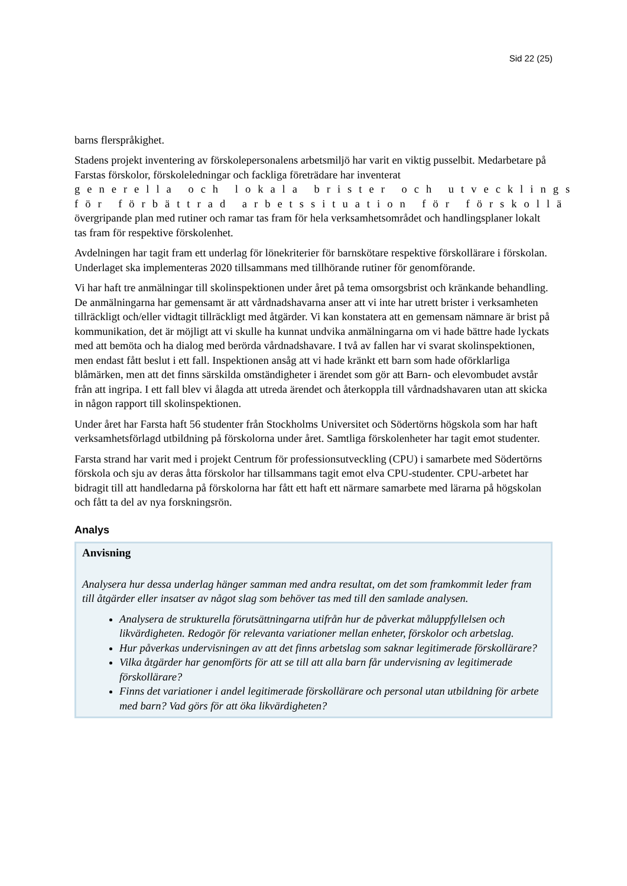Sid 22 (25)
barns flerspråkighet.
Stadens projekt inventering av förskolepersonalens arbetsmiljö har varit en viktig pusselbit. Medarbetare på Farstas förskolor, förskoleledningar och fackliga företrädare har inventerat
generella och lokala brister och utvecklings
för förbättrad arbetssituation för förskollä
övergripande plan med rutiner och ramar tas fram för hela verksamhetsområdet och handlingsplaner lokalt tas fram för respektive förskolenhet.
Avdelningen har tagit fram ett underlag för lönekriterier för barnskötare respektive förskollärare i förskolan. Underlaget ska implementeras 2020 tillsammans med tillhörande rutiner för genomförande.
Vi har haft tre anmälningar till skolinspektionen under året på tema omsorgsbrist och kränkande behandling. De anmälningarna har gemensamt är att vårdnadshavarna anser att vi inte har utrett brister i verksamheten tillräckligt och/eller vidtagit tillräckligt med åtgärder. Vi kan konstatera att en gemensam nämnare är brist på kommunikation, det är möjligt att vi skulle ha kunnat undvika anmälningarna om vi hade bättre hade lyckats med att bemöta och ha dialog med berörda vårdnadshavare. I två av fallen har vi svarat skolinspektionen, men endast fått beslut i ett fall. Inspektionen ansåg att vi hade kränkt ett barn som hade oförklarliga blåmärken, men att det finns särskilda omständigheter i ärendet som gör att Barn- och elevombudet avstår från att ingripa. I ett fall blev vi ålagda att utreda ärendet och återkoppla till vårdnadshavaren utan att skicka in någon rapport till skolinspektionen.
Under året har Farsta haft 56 studenter från Stockholms Universitet och Södertörns högskola som har haft verksamhetsförlagd utbildning på förskolorna under året. Samtliga förskolenheter har tagit emot studenter.
Farsta strand har varit med i projekt Centrum för professionsutveckling (CPU) i samarbete med Södertörns förskola och sju av deras åtta förskolor har tillsammans tagit emot elva CPU-studenter. CPU-arbetet har bidragit till att handledarna på förskolorna har fått ett haft ett närmare samarbete med lärarna på högskolan och fått ta del av nya forskningsrön.
Analys
Anvisning
Analysera hur dessa underlag hänger samman med andra resultat, om det som framkommit leder fram till åtgärder eller insatser av något slag som behöver tas med till den samlade analysen.
Analysera de strukturella förutsättningarna utifrån hur de påverkat måluppfyllelsen och likvärdigheten. Redogör för relevanta variationer mellan enheter, förskolor och arbetslag.
Hur påverkas undervisningen av att det finns arbetslag som saknar legitimerade förskollärare?
Vilka åtgärder har genomförts för att se till att alla barn får undervisning av legitimerade förskollärare?
Finns det variationer i andel legitimerade förskollärare och personal utan utbildning för arbete med barn? Vad görs för att öka likvärdigheten?